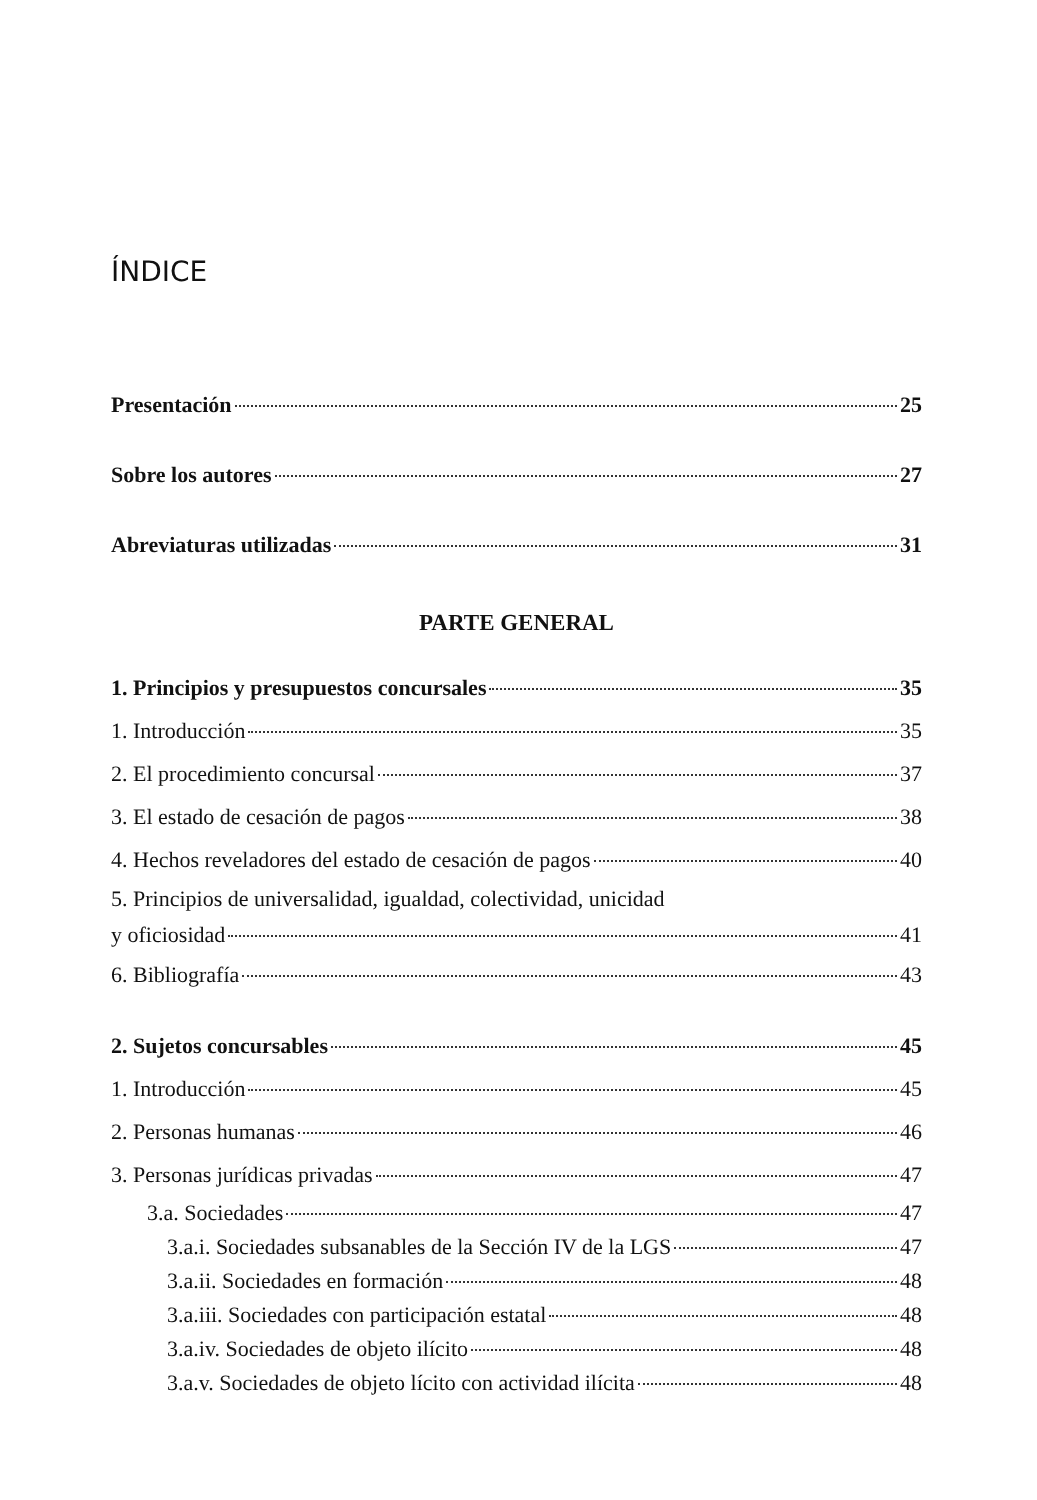ÍNDICE
Presentación 25
Sobre los autores 27
Abreviaturas utilizadas 31
PARTE GENERAL
1. Principios y presupuestos concursales 35
1. Introducción 35
2. El procedimiento concursal 37
3. El estado de cesación de pagos 38
4. Hechos reveladores del estado de cesación de pagos 40
5. Principios de universalidad, igualdad, colectividad, unicidad
y oficiosidad 41
6. Bibliografía 43
2. Sujetos concursables 45
1. Introducción 45
2. Personas humanas 46
3. Personas jurídicas privadas 47
3.a. Sociedades 47
3.a.i. Sociedades subsanables de la Sección IV de la LGS 47
3.a.ii. Sociedades en formación 48
3.a.iii. Sociedades con participación estatal 48
3.a.iv. Sociedades de objeto ilícito 48
3.a.v. Sociedades de objeto lícito con actividad ilícita 48